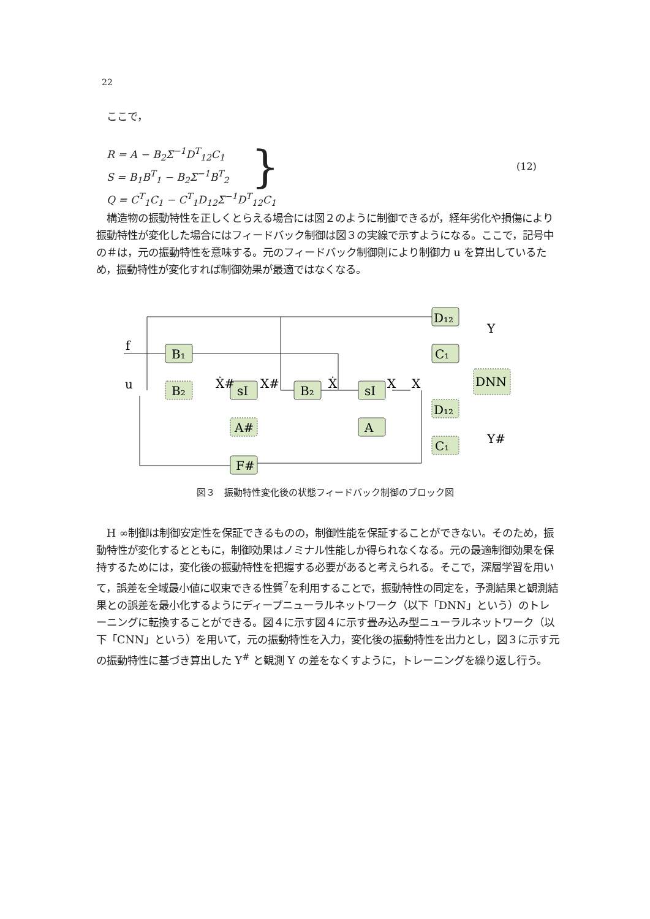22
　ここで，
R = A − B<sub>2</sub>Σ<sup>−1</sup>D<sup>T</sup><sub>12</sub>C<sub>1</sub>
S = B<sub>1</sub>B<sup>T</sup><sub>1</sub> − B<sub>2</sub>Σ<sup>−1</sup>B<sup>T</sup><sub>2</sub>
Q = C<sup>T</sup><sub>1</sub>C<sub>1</sub> − C<sup>T</sup><sub>1</sub>D<sub>12</sub>Σ<sup>−1</sup>D<sup>T</sup><sub>12</sub>C<sub>1</sub>
} (12)
　構造物の振動特性を正しくとらえる場合には図２のように制御できるが，経年劣化や損傷により振動特性が変化した場合にはフィードバック制御は図３の実線で示すようになる。ここで，記号中の＃は，元の振動特性を意味する。元のフィードバック制御則により制御力 u を算出しているため，振動特性が変化すれば制御効果が最適ではなくなる。
f
u
B₁
B₂
sI
B₂
sI
A
A#
F#
D₁₂
C₁
D₁₂
C₁
DNN
X#
X
X
Ẋ
Ẋ#
Y
Y#
図３　振動特性変化後の状態フィードバック制御のブロック図
　H ∞制御は制御安定性を保証できるものの，制御性能を保証することができない。そのため，振動特性が変化するとともに，制御効果はノミナル性能しか得られなくなる。元の最適制御効果を保持するためには，変化後の振動特性を把握する必要があると考えられる。そこで，深層学習を用いて，誤差を全域最小値に収束できる性質<sup>7</sup>を利用することで，振動特性の同定を，予測結果と観測結果との誤差を最小化するようにディープニューラルネットワーク（以下「DNN」という）のトレーニングに転換することができる。図４に示す図４に示す畳み込み型ニューラルネットワーク（以下「CNN」という）を用いて，元の振動特性を入力，変化後の振動特性を出力とし，図３に示す元の振動特性に基づき算出した Y<sup>#</sup> と観測 Y の差をなくすように，トレーニングを繰り返し行う。